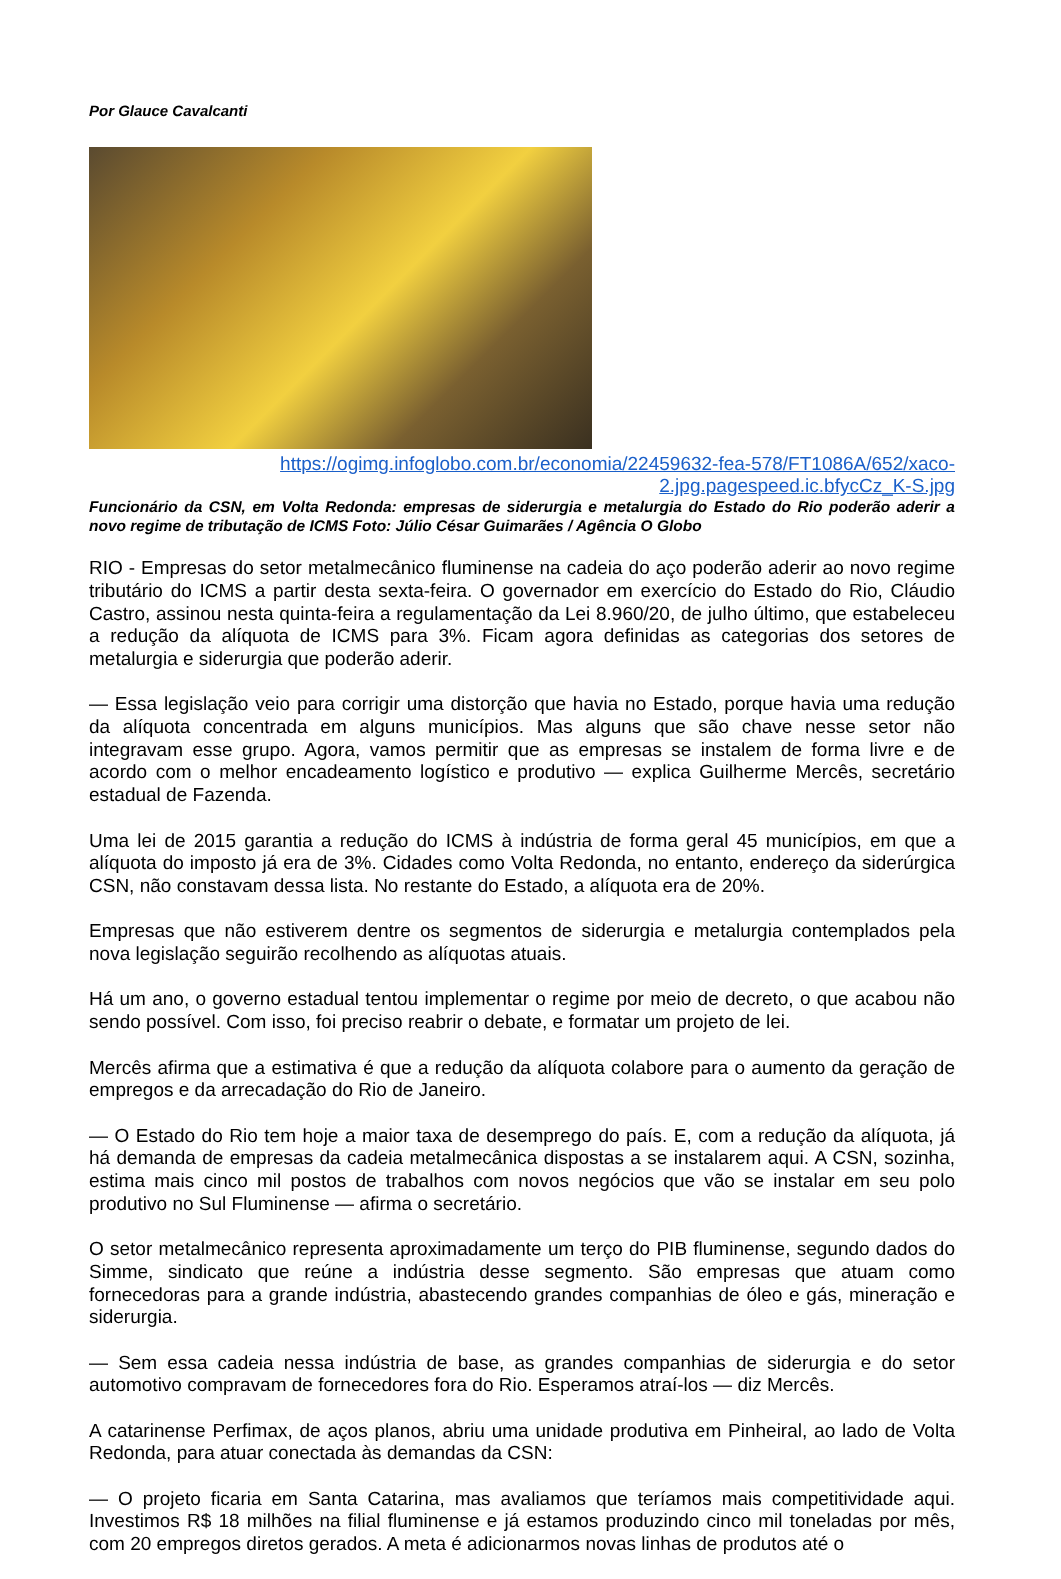Por Glauce Cavalcanti
https://ogimg.infoglobo.com.br/economia/22459632-fea-578/FT1086A/652/xaco-2.jpg.pagespeed.ic.bfycCz_K-S.jpg
Funcionário da CSN, em Volta Redonda: empresas de siderurgia e metalurgia do Estado do Rio poderão aderir a novo regime de tributação de ICMS Foto: Júlio César Guimarães / Agência O Globo
RIO - Empresas do setor metalmecânico fluminense na cadeia do aço poderão aderir ao novo regime tributário do ICMS a partir desta sexta-feira. O governador em exercício do Estado do Rio, Cláudio Castro, assinou nesta quinta-feira a regulamentação da Lei 8.960/20, de julho último, que estabeleceu a redução da alíquota de ICMS para 3%. Ficam agora definidas as categorias dos setores de metalurgia e siderurgia que poderão aderir.
— Essa legislação veio para corrigir uma distorção que havia no Estado, porque havia uma redução da alíquota concentrada em alguns municípios. Mas alguns que são chave nesse setor não integravam esse grupo. Agora, vamos permitir que as empresas se instalem de forma livre e de acordo com o melhor encadeamento logístico e produtivo — explica Guilherme Mercês, secretário estadual de Fazenda.
Uma lei de 2015 garantia a redução do ICMS à indústria de forma geral 45 municípios, em que a alíquota do imposto já era de 3%. Cidades como Volta Redonda, no entanto, endereço da siderúrgica CSN, não constavam dessa lista. No restante do Estado, a alíquota era de 20%.
Empresas que não estiverem dentre os segmentos de siderurgia e metalurgia contemplados pela nova legislação seguirão recolhendo as alíquotas atuais.
Há um ano, o governo estadual tentou implementar o regime por meio de decreto, o que acabou não sendo possível. Com isso, foi preciso reabrir o debate, e formatar um projeto de lei.
Mercês afirma que a estimativa é que a redução da alíquota colabore para o aumento da geração de empregos e da arrecadação do Rio de Janeiro.
— O Estado do Rio tem hoje a maior taxa de desemprego do país. E, com a redução da alíquota, já há demanda de empresas da cadeia metalmecânica dispostas a se instalarem aqui. A CSN, sozinha, estima mais cinco mil postos de trabalhos com novos negócios que vão se instalar em seu polo produtivo no Sul Fluminense — afirma o secretário.
O setor metalmecânico representa aproximadamente um terço do PIB fluminense, segundo dados do Simme, sindicato que reúne a indústria desse segmento. São empresas que atuam como fornecedoras para a grande indústria, abastecendo grandes companhias de óleo e gás, mineração e siderurgia.
— Sem essa cadeia nessa indústria de base, as grandes companhias de siderurgia e do setor automotivo compravam de fornecedores fora do Rio. Esperamos atraí-los — diz Mercês.
A catarinense Perfimax, de aços planos, abriu uma unidade produtiva em Pinheiral, ao lado de Volta Redonda, para atuar conectada às demandas da CSN:
— O projeto ficaria em Santa Catarina, mas avaliamos que teríamos mais competitividade aqui. Investimos R$ 18 milhões na filial fluminense e já estamos produzindo cinco mil toneladas por mês, com 20 empregos diretos gerados. A meta é adicionarmos novas linhas de produtos até o